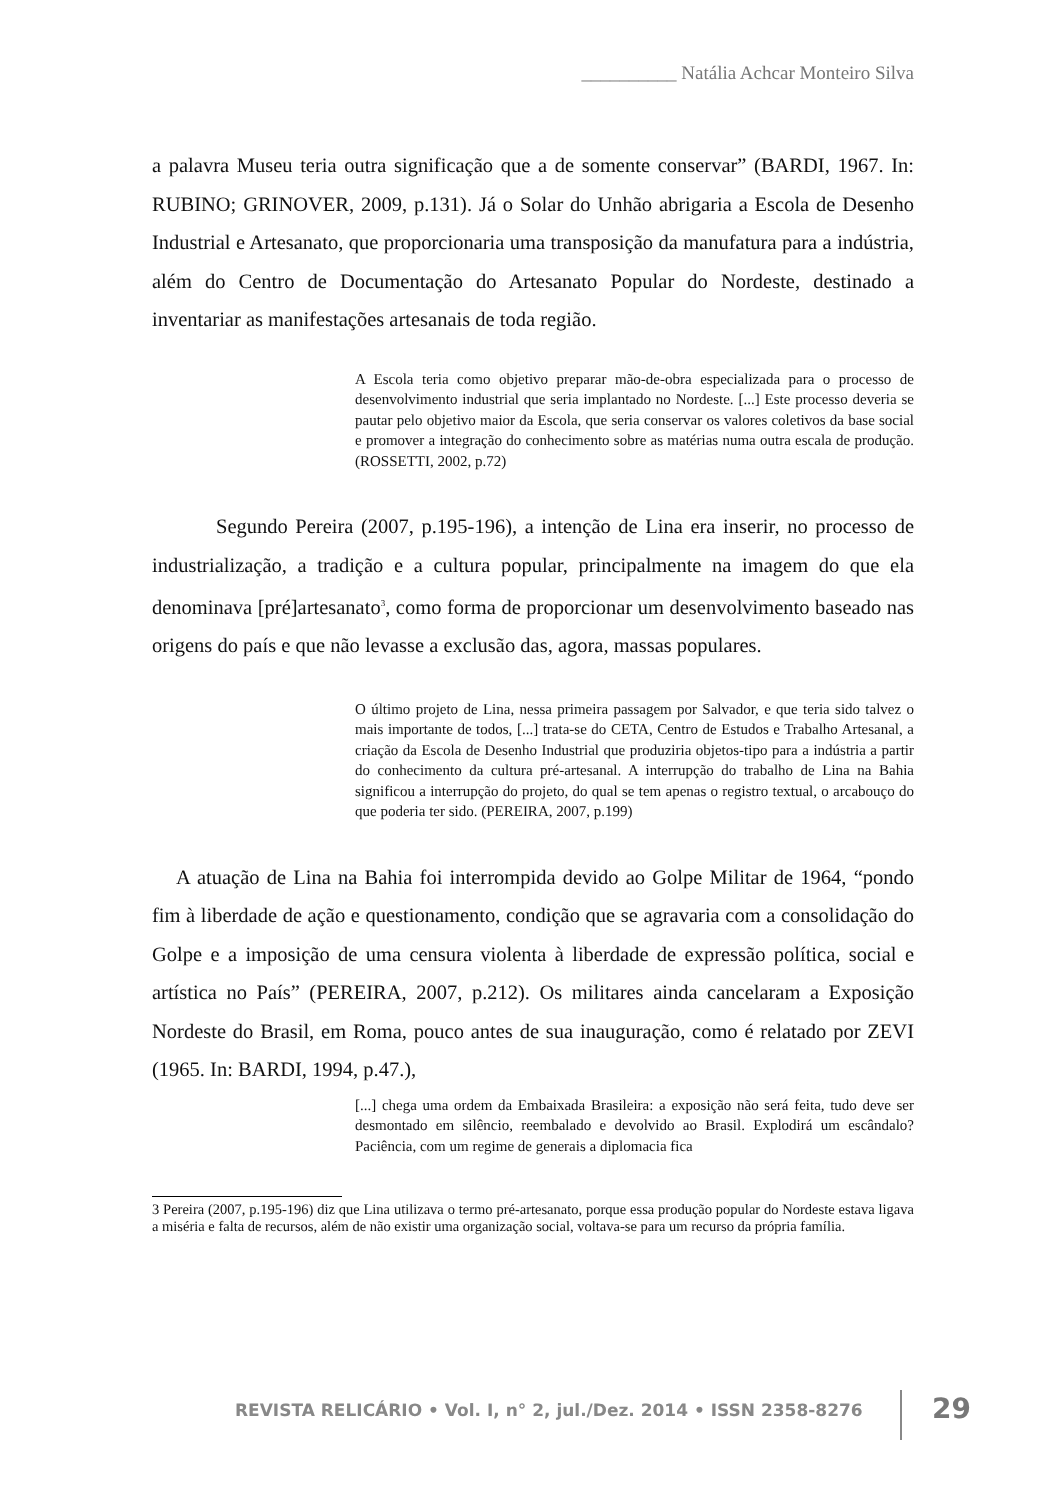__________ Natália Achcar Monteiro Silva
a palavra Museu teria outra significação que a de somente conservar” (BARDI, 1967. In: RUBINO; GRINOVER, 2009, p.131). Já o Solar do Unhão abrigaria a Escola de Desenho Industrial e Artesanato, que proporcionaria uma transposição da manufatura para a indústria, além do Centro de Documentação do Artesanato Popular do Nordeste, destinado a inventariar as manifestações artesanais de toda região.
A Escola teria como objetivo preparar mão-de-obra especializada para o processo de desenvolvimento industrial que seria implantado no Nordeste. [...] Este processo deveria se pautar pelo objetivo maior da Escola, que seria conservar os valores coletivos da base social e promover a integração do conhecimento sobre as matérias numa outra escala de produção. (ROSSETTI, 2002, p.72)
Segundo Pereira (2007, p.195-196), a intenção de Lina era inserir, no processo de industrialização, a tradição e a cultura popular, principalmente na imagem do que ela denominava [pré]artesanato<sup>3</sup>, como forma de proporcionar um desenvolvimento baseado nas origens do país e que não levasse a exclusão das, agora, massas populares.
O último projeto de Lina, nessa primeira passagem por Salvador, e que teria sido talvez o mais importante de todos, [...] trata-se do CETA, Centro de Estudos e Trabalho Artesanal, a criação da Escola de Desenho Industrial que produziria objetos-tipo para a indústria a partir do conhecimento da cultura pré-artesanal. A interrupção do trabalho de Lina na Bahia significou a interrupção do projeto, do qual se tem apenas o registro textual, o arcabouço do que poderia ter sido. (PEREIRA, 2007, p.199)
A atuação de Lina na Bahia foi interrompida devido ao Golpe Militar de 1964, “pondo fim à liberdade de ação e questionamento, condição que se agravaria com a consolidação do Golpe e a imposição de uma censura violenta à liberdade de expressão política, social e artística no País” (PEREIRA, 2007, p.212). Os militares ainda cancelaram a Exposição Nordeste do Brasil, em Roma, pouco antes de sua inauguração, como é relatado por ZEVI (1965. In: BARDI, 1994, p.47.),
[...] chega uma ordem da Embaixada Brasileira: a exposição não será feita, tudo deve ser desmontado em silêncio, reembalado e devolvido ao Brasil. Explodirá um escândalo? Paciência, com um regime de generais a diplomacia fica
3 Pereira (2007, p.195-196) diz que Lina utilizava o termo pré-artesanato, porque essa produção popular do Nordeste estava ligava a miséria e falta de recursos, além de não existir uma organização social, voltava-se para um recurso da própria família.
REVISTA RELICÁRIO • Vol. I, n° 2, jul./Dez. 2014 • ISSN 2358-8276
29